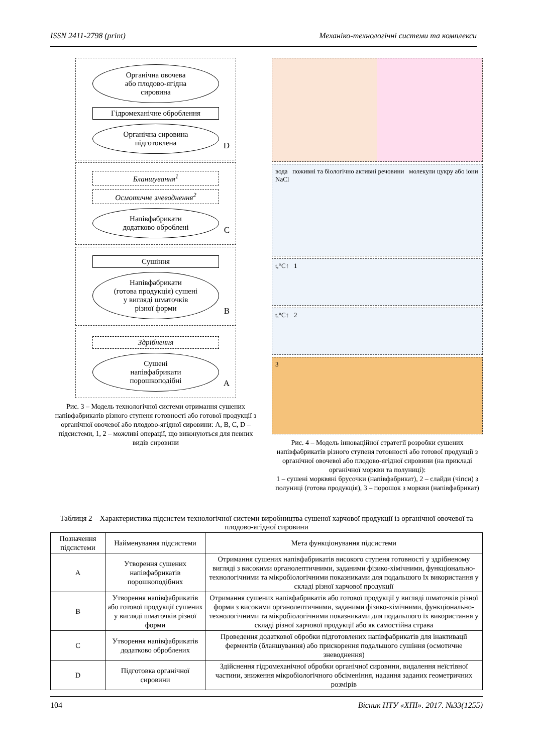ISSN 2411-2798 (print) Механіко-технологічні системи та комплекси
Органічна овочева
або плодово-ягідна
сировина
Гідромеханічне оброблення
Органічна сировина
підготовлена
D
Бланшування<sup>1</sup>
Осмотичне зневоднення<sup>2</sup>
Напівфабрикати
додатково оброблені
C
Сушіння
Напівфабрикати
(готова продукція) сушені
у вигляді шматочків
різної форми
B
Здрібнення
Сушені
напівфабрикати
порошкоподібні
A
Рис. 3 – Модель технологічної системи отримання сушених напівфабрикатів різного ступеня готовності або готової продукції з органічної овочевої або плодово-ягідної сировини: A, B, C, D – підсистеми, 1, 2 – можливі операції, що виконуються для певних видів сировини
вода поживні та біологічно активні речовини молекули цукру або іони NaCl
t,°C↑ 1
t,°C↑ 2
3
Рис. 4 – Модель інноваційної стратегії розробки сушених напівфабрикатів різного ступеня готовності або готової продукції з органічної овочевої або плодово-ягідної сировини (на прикладі органічної моркви та полуниці):
1 – сушені морквяні брусочки (напівфабрикат), 2 – слайди (чіпси) з полуниці (готова продукція), 3 – порошок з моркви (напівфабрикат)
Таблиця 2 – Характеристика підсистем технологічної системи виробництва сушеної харчової продукції із органічної овочевої та плодово-ягідної сировини
| Позначення підсистеми | Найменування підсистеми | Мета функціонування підсистеми |
| --- | --- | --- |
| A | Утворення сушених напівфабрикатів порошкоподібних | Отримання сушених напівфабрикатів високого ступеня готовності у здрібненому вигляді з високими органолептичними, заданими фізико-хімічними, функціонально-технологічними та мікробіологічними показниками для подальшого їх використання у складі різної харчової продукції |
| B | Утворення напівфабрикатів або готової продукції сушених у вигляді шматочків різної форми | Отримання сушених напівфабрикатів або готової продукції у вигляді шматочків різної форми з високими органолептичними, заданими фізико-хімічними, функціонально-технологічними та мікробіологічними показниками для подальшого їх використання у складі різної харчової продукції або як самостійна страва |
| C | Утворення напівфабрикатів додатково оброблених | Проведення додаткової обробки підготовлених напівфабрикатів для інактивації ферментів (бланшування) або прискорення подальшого сушіння (осмотичне зневоднення) |
| D | Підготовка органічної сировини | Здійснення гідромеханічної обробки органічної сировини, видалення неїстівної частини, зниження мікробіологічного обсіменіння, надання заданих геометричних розмірів |
104 Вісник НТУ «ХПІ». 2017. №33(1255)